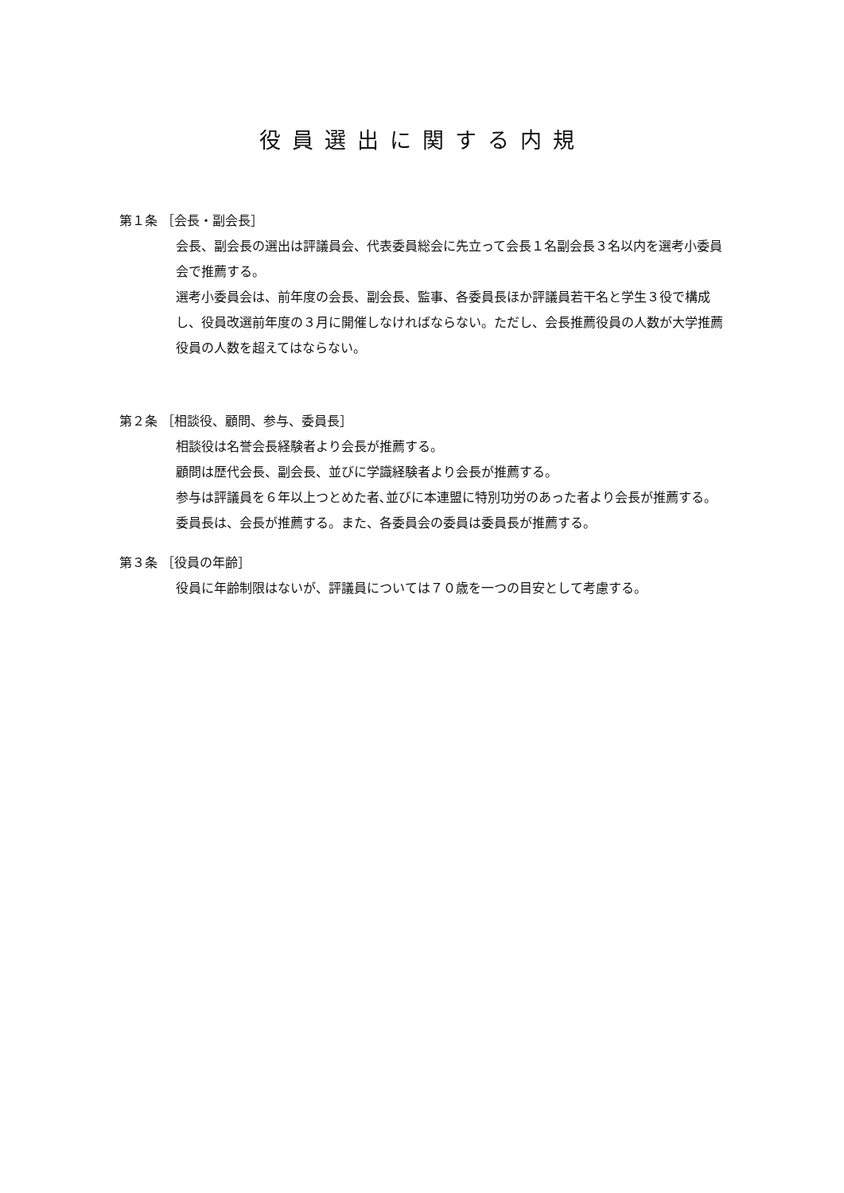役員選出に関する内規
第１条 ［会長・副会長］
会長、副会長の選出は評議員会、代表委員総会に先立って会長１名副会長３名以内を選考小委員会で推薦する。
選考小委員会は、前年度の会長、副会長、監事、各委員長ほか評議員若干名と学生３役で構成し、役員改選前年度の３月に開催しなければならない。ただし、会長推薦役員の人数が大学推薦役員の人数を超えてはならない。
第２条 ［相談役、顧問、参与、委員長］
相談役は名誉会長経験者より会長が推薦する。
顧問は歴代会長、副会長、並びに学識経験者より会長が推薦する。
参与は評議員を６年以上つとめた者､並びに本連盟に特別功労のあった者より会長が推薦する。
委員長は、会長が推薦する。また、各委員会の委員は委員長が推薦する。
第３条 ［役員の年齢］
役員に年齢制限はないが、評議員については７０歳を一つの目安として考慮する。